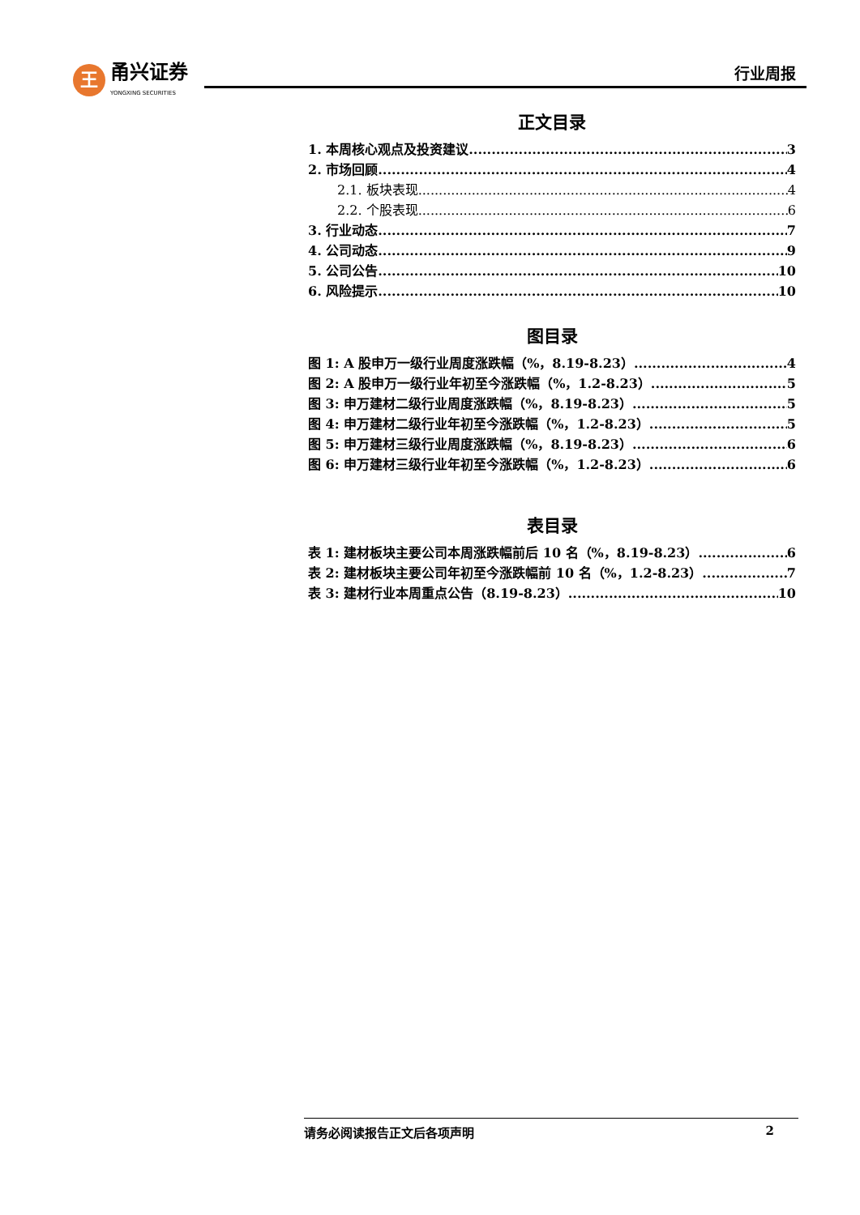王
甬兴证券
YONGXING SECURITIES
行业周报
正文目录
1. 本周核心观点及投资建议 3
2. 市场回顾 4
2.1. 板块表现 4
2.2. 个股表现 6
3. 行业动态 7
4. 公司动态 9
5. 公司公告 10
6. 风险提示 10
图目录
图 1: A 股申万一级行业周度涨跌幅（%，8.19-8.23） 4
图 2: A 股申万一级行业年初至今涨跌幅（%，1.2-8.23） 5
图 3: 申万建材二级行业周度涨跌幅（%，8.19-8.23） 5
图 4: 申万建材二级行业年初至今涨跌幅（%，1.2-8.23） 5
图 5: 申万建材三级行业周度涨跌幅（%，8.19-8.23） 6
图 6: 申万建材三级行业年初至今涨跌幅（%，1.2-8.23） 6
表目录
表 1: 建材板块主要公司本周涨跌幅前后 10 名（%，8.19-8.23） 6
表 2: 建材板块主要公司年初至今涨跌幅前 10 名（%，1.2-8.23） 7
表 3: 建材行业本周重点公告（8.19-8.23） 10
请务必阅读报告正文后各项声明 2